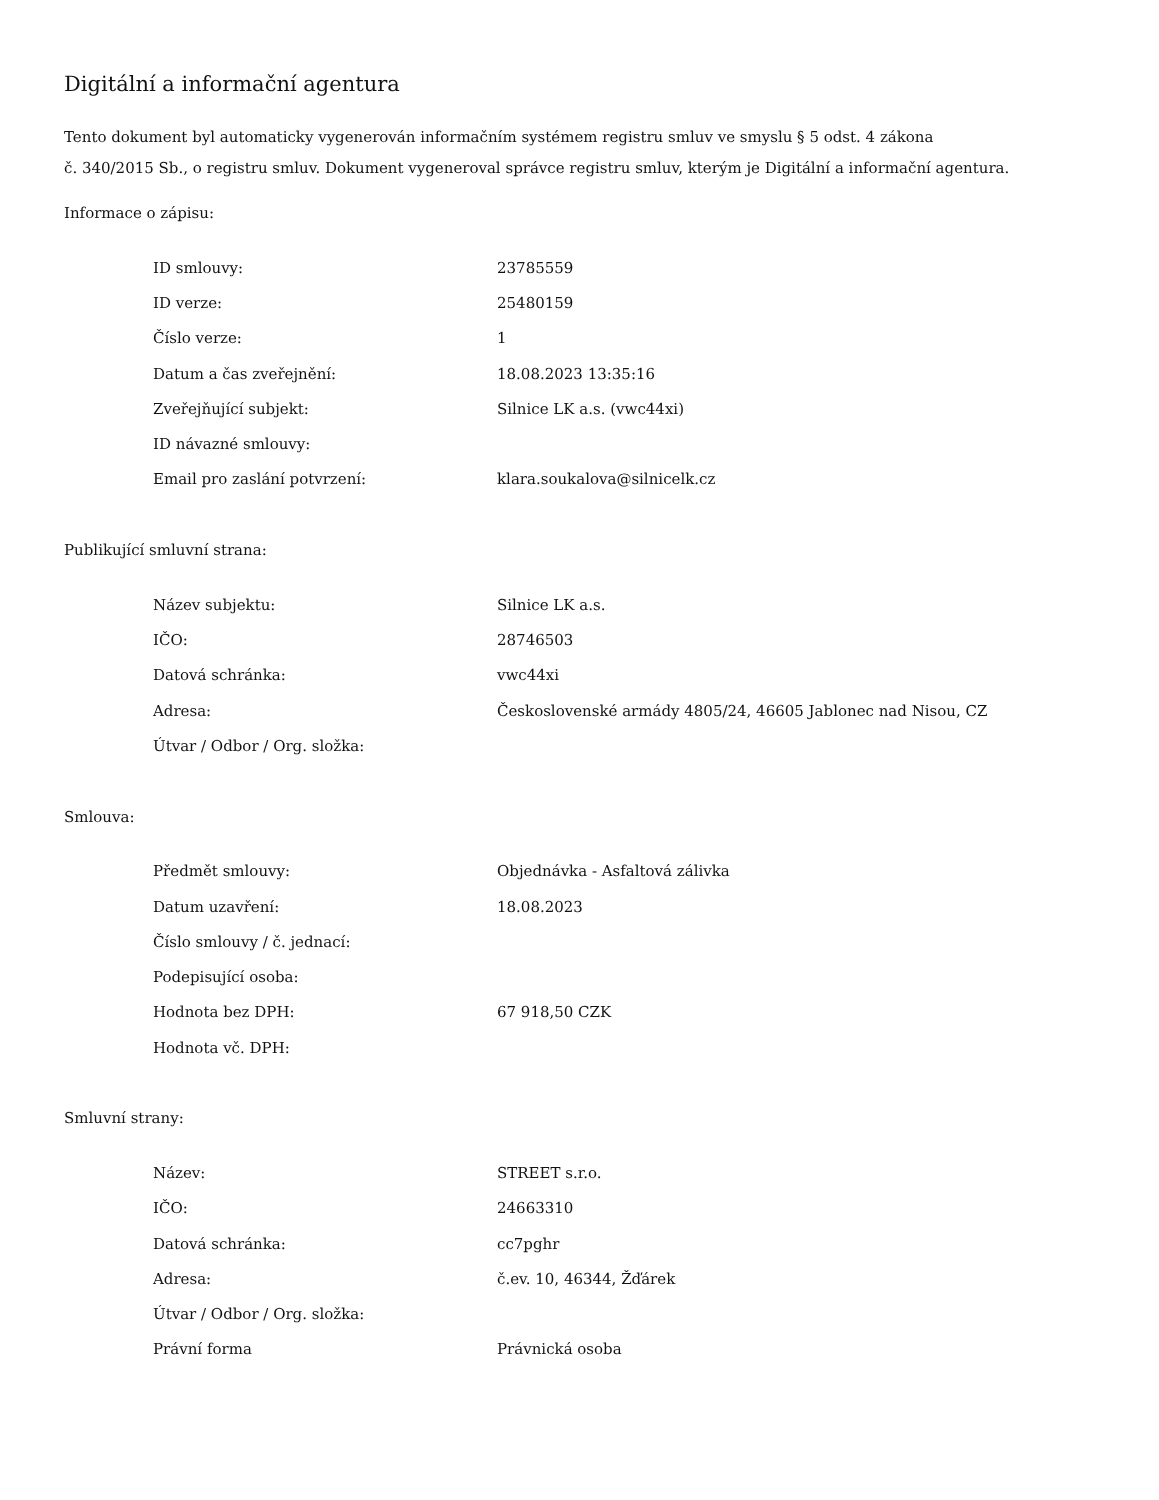Digitální a informační agentura
Tento dokument byl automaticky vygenerován informačním systémem registru smluv ve smyslu § 5 odst. 4 zákona
č. 340/2015 Sb., o registru smluv. Dokument vygeneroval správce registru smluv, kterým je Digitální a informační agentura.
Informace o zápisu:
| ID smlouvy: | 23785559 |
| ID verze: | 25480159 |
| Číslo verze: | 1 |
| Datum a čas zveřejnění: | 18.08.2023 13:35:16 |
| Zveřejňující subjekt: | Silnice LK a.s. (vwc44xi) |
| ID návazné smlouvy: | |
| Email pro zaslání potvrzení: | klara.soukalova@silnicelk.cz |
Publikující smluvní strana:
| Název subjektu: | Silnice LK a.s. |
| IČO: | 28746503 |
| Datová schránka: | vwc44xi |
| Adresa: | Československé armády 4805/24, 46605 Jablonec nad Nisou, CZ |
| Útvar / Odbor / Org. složka: | |
Smlouva:
| Předmět smlouvy: | Objednávka - Asfaltová zálivka |
| Datum uzavření: | 18.08.2023 |
| Číslo smlouvy / č. jednací: | |
| Podepisující osoba: | |
| Hodnota bez DPH: | 67 918,50 CZK |
| Hodnota vč. DPH: | |
Smluvní strany:
| Název: | STREET s.r.o. |
| IČO: | 24663310 |
| Datová schránka: | cc7pghr |
| Adresa: | č.ev. 10, 46344, Žďárek |
| Útvar / Odbor / Org. složka: | |
| Právní forma | Právnická osoba |